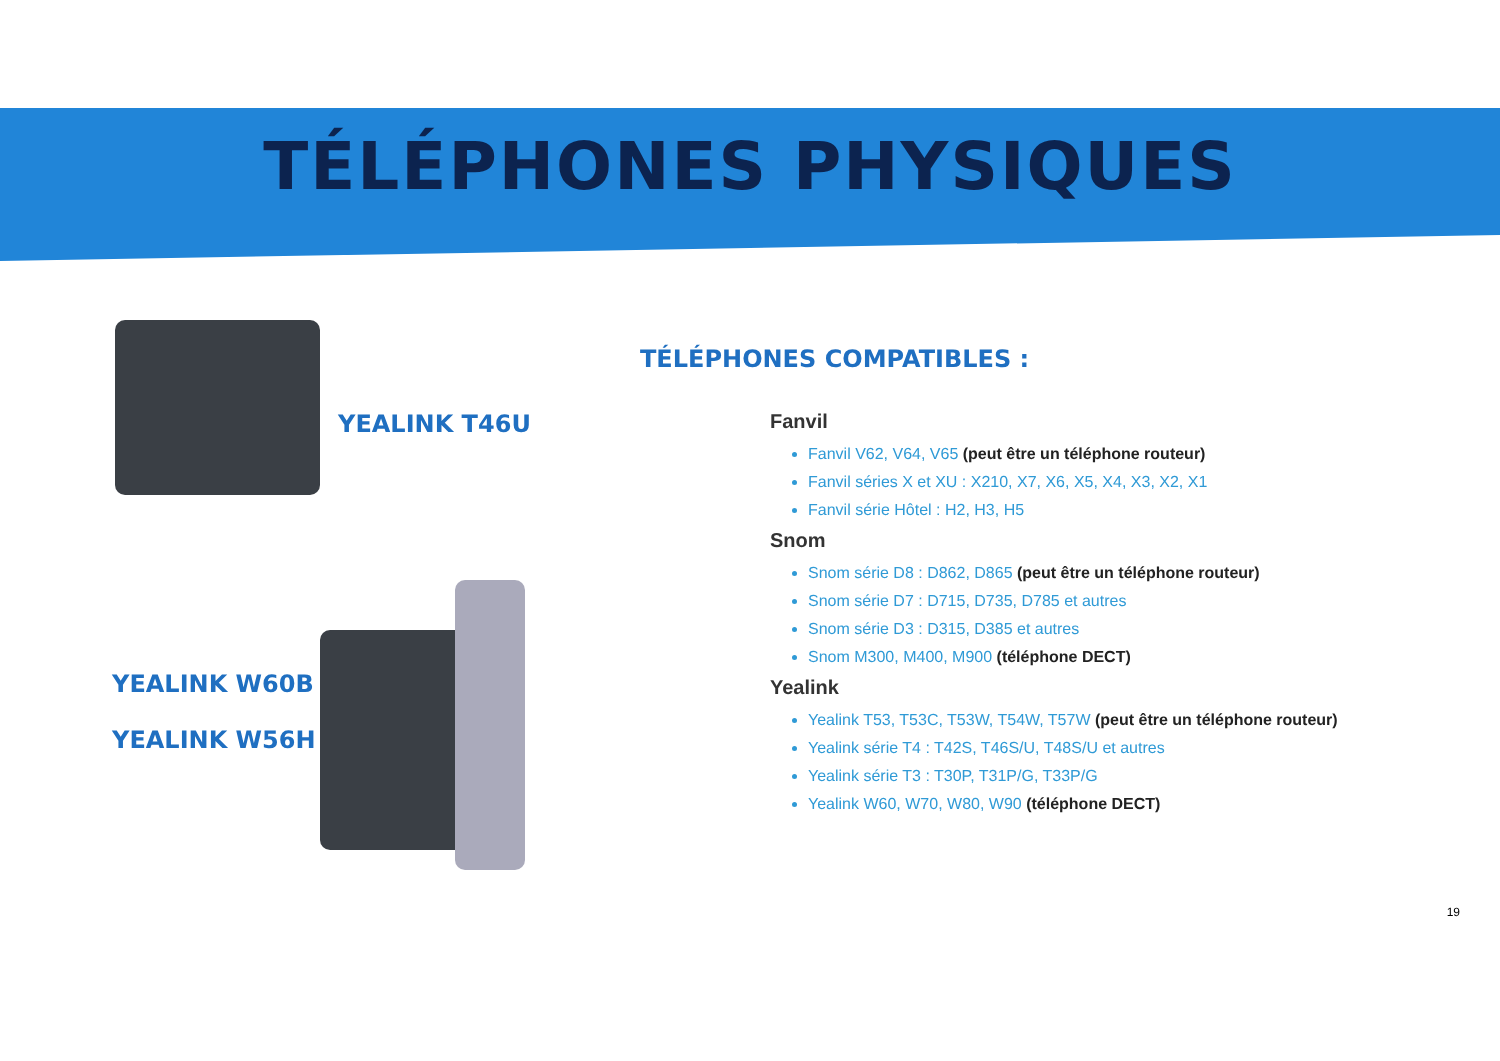TÉLÉPHONES PHYSIQUES
YEALINK T46U
YEALINK W60B
YEALINK W56H
Fanvil
Fanvil V62, V64, V65 (peut être un téléphone routeur)
Fanvil séries X et XU : X210, X7, X6, X5, X4, X3, X2, X1
Fanvil série Hôtel : H2, H3, H5
Snom
Snom série D8 : D862, D865 (peut être un téléphone routeur)
Snom série D7 : D715, D735, D785 et autres
Snom série D3 : D315, D385 et autres
Snom M300, M400, M900 (téléphone DECT)
Yealink
Yealink T53, T53C, T53W, T54W, T57W (peut être un téléphone routeur)
Yealink série T4 : T42S, T46S/U, T48S/U et autres
Yealink série T3 : T30P, T31P/G, T33P/G
Yealink W60, W70, W80, W90 (téléphone DECT)
TÉLÉPHONES COMPATIBLES :
19